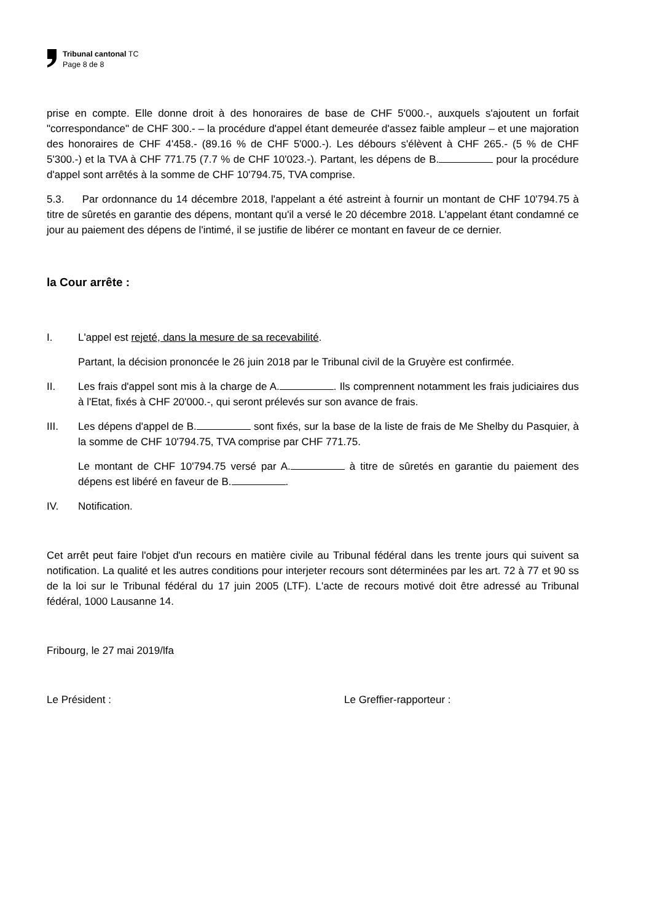Tribunal cantonal TC
Page 8 de 8
prise en compte. Elle donne droit à des honoraires de base de CHF 5'000.-, auxquels s'ajoutent un forfait "correspondance" de CHF 300.- – la procédure d'appel étant demeurée d'assez faible ampleur – et une majoration des honoraires de CHF 4'458.- (89.16 % de CHF 5'000.-). Les débours s'élèvent à CHF 265.- (5 % de CHF 5'300.-) et la TVA à CHF 771.75 (7.7 % de CHF 10'023.-). Partant, les dépens de B. pour la procédure d'appel sont arrêtés à la somme de CHF 10'794.75, TVA comprise.
5.3. Par ordonnance du 14 décembre 2018, l'appelant a été astreint à fournir un montant de CHF 10'794.75 à titre de sûretés en garantie des dépens, montant qu'il a versé le 20 décembre 2018. L'appelant étant condamné ce jour au paiement des dépens de l'intimé, il se justifie de libérer ce montant en faveur de ce dernier.
la Cour arrête :
I. L'appel est rejeté, dans la mesure de sa recevabilité.
Partant, la décision prononcée le 26 juin 2018 par le Tribunal civil de la Gruyère est confirmée.
II. Les frais d'appel sont mis à la charge de A. . Ils comprennent notamment les frais judiciaires dus à l'Etat, fixés à CHF 20'000.-, qui seront prélevés sur son avance de frais.
III. Les dépens d'appel de B. sont fixés, sur la base de la liste de frais de Me Shelby du Pasquier, à la somme de CHF 10'794.75, TVA comprise par CHF 771.75.
Le montant de CHF 10'794.75 versé par A. à titre de sûretés en garantie du paiement des dépens est libéré en faveur de B. .
IV. Notification.
Cet arrêt peut faire l'objet d'un recours en matière civile au Tribunal fédéral dans les trente jours qui suivent sa notification. La qualité et les autres conditions pour interjeter recours sont déterminées par les art. 72 à 77 et 90 ss de la loi sur le Tribunal fédéral du 17 juin 2005 (LTF). L'acte de recours motivé doit être adressé au Tribunal fédéral, 1000 Lausanne 14.
Fribourg, le 27 mai 2019/lfa
Le Président : Le Greffier-rapporteur :